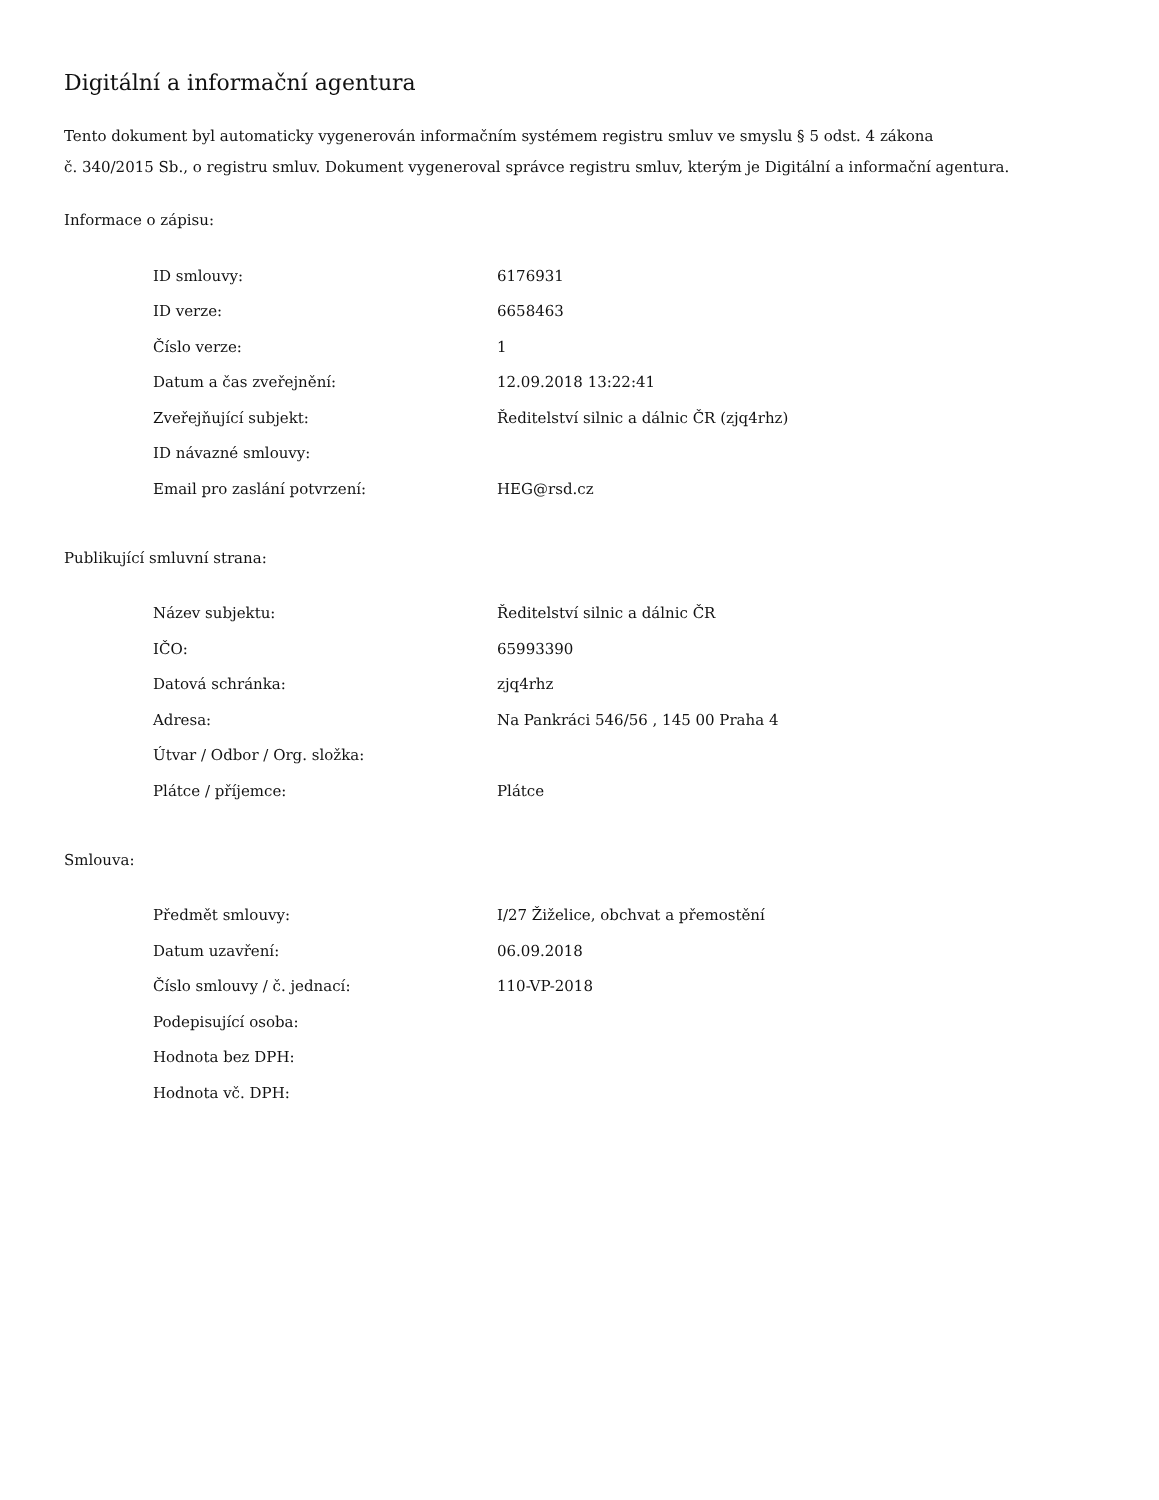Digitální a informační agentura
Tento dokument byl automaticky vygenerován informačním systémem registru smluv ve smyslu § 5 odst. 4 zákona
č. 340/2015 Sb., o registru smluv. Dokument vygeneroval správce registru smluv, kterým je Digitální a informační agentura.
Informace o zápisu:
| ID smlouvy: | 6176931 |
| ID verze: | 6658463 |
| Číslo verze: | 1 |
| Datum a čas zveřejnění: | 12.09.2018 13:22:41 |
| Zveřejňující subjekt: | Ředitelství silnic a dálnic ČR (zjq4rhz) |
| ID návazné smlouvy: | |
| Email pro zaslání potvrzení: | HEG@rsd.cz |
Publikující smluvní strana:
| Název subjektu: | Ředitelství silnic a dálnic ČR |
| IČO: | 65993390 |
| Datová schránka: | zjq4rhz |
| Adresa: | Na Pankráci 546/56 , 145 00 Praha 4 |
| Útvar / Odbor / Org. složka: | |
| Plátce / příjemce: | Plátce |
Smlouva:
| Předmět smlouvy: | I/27 Žiželice, obchvat a přemostění |
| Datum uzavření: | 06.09.2018 |
| Číslo smlouvy / č. jednací: | 110-VP-2018 |
| Podepisující osoba: | |
| Hodnota bez DPH: | |
| Hodnota vč. DPH: | |